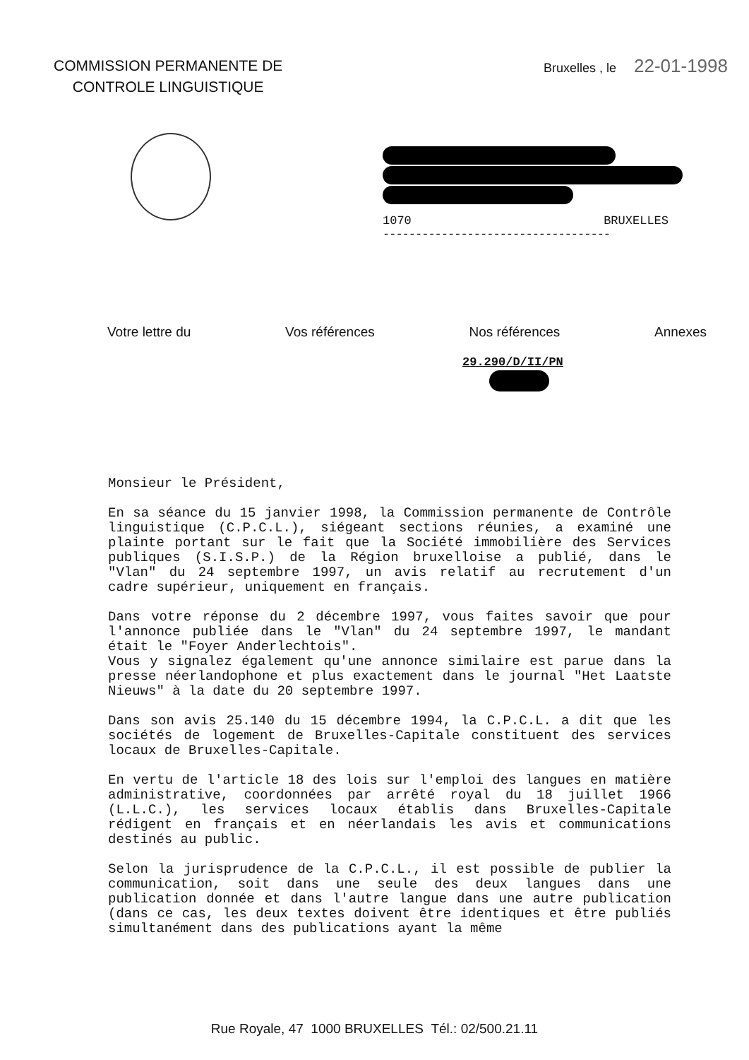COMMISSION PERMANENTE DE
CONTROLE LINGUISTIQUE
Bruxelles , le 22-01-1998
1070 BRUXELLES
-----------------------------------
Votre lettre du Vos références Nos références Annexes
29.290/D/II/PN
Monsieur le Président,
En sa séance du 15 janvier 1998, la Commission permanente de Contrôle linguistique (C.P.C.L.), siégeant sections réunies, a examiné une plainte portant sur le fait que la Société immobilière des Services publiques (S.I.S.P.) de la Région bruxelloise a publié, dans le "Vlan" du 24 septembre 1997, un avis relatif au recrutement d'un cadre supérieur, uniquement en français.
Dans votre réponse du 2 décembre 1997, vous faites savoir que pour l'annonce publiée dans le "Vlan" du 24 septembre 1997, le mandant était le "Foyer Anderlechtois".
Vous y signalez également qu'une annonce similaire est parue dans la presse néerlandophone et plus exactement dans le journal "Het Laatste Nieuws" à la date du 20 septembre 1997.
Dans son avis 25.140 du 15 décembre 1994, la C.P.C.L. a dit que les sociétés de logement de Bruxelles-Capitale constituent des services locaux de Bruxelles-Capitale.
En vertu de l'article 18 des lois sur l'emploi des langues en matière administrative, coordonnées par arrêté royal du 18 juillet 1966 (L.L.C.), les services locaux établis dans Bruxelles-Capitale rédigent en français et en néerlandais les avis et communications destinés au public.
Selon la jurisprudence de la C.P.C.L., il est possible de publier la communication, soit dans une seule des deux langues dans une publication donnée et dans l'autre langue dans une autre publication (dans ce cas, les deux textes doivent être identiques et être publiés simultanément dans des publications ayant la même
Rue Royale, 47 1000 BRUXELLES Tél.: 02/500.21.11